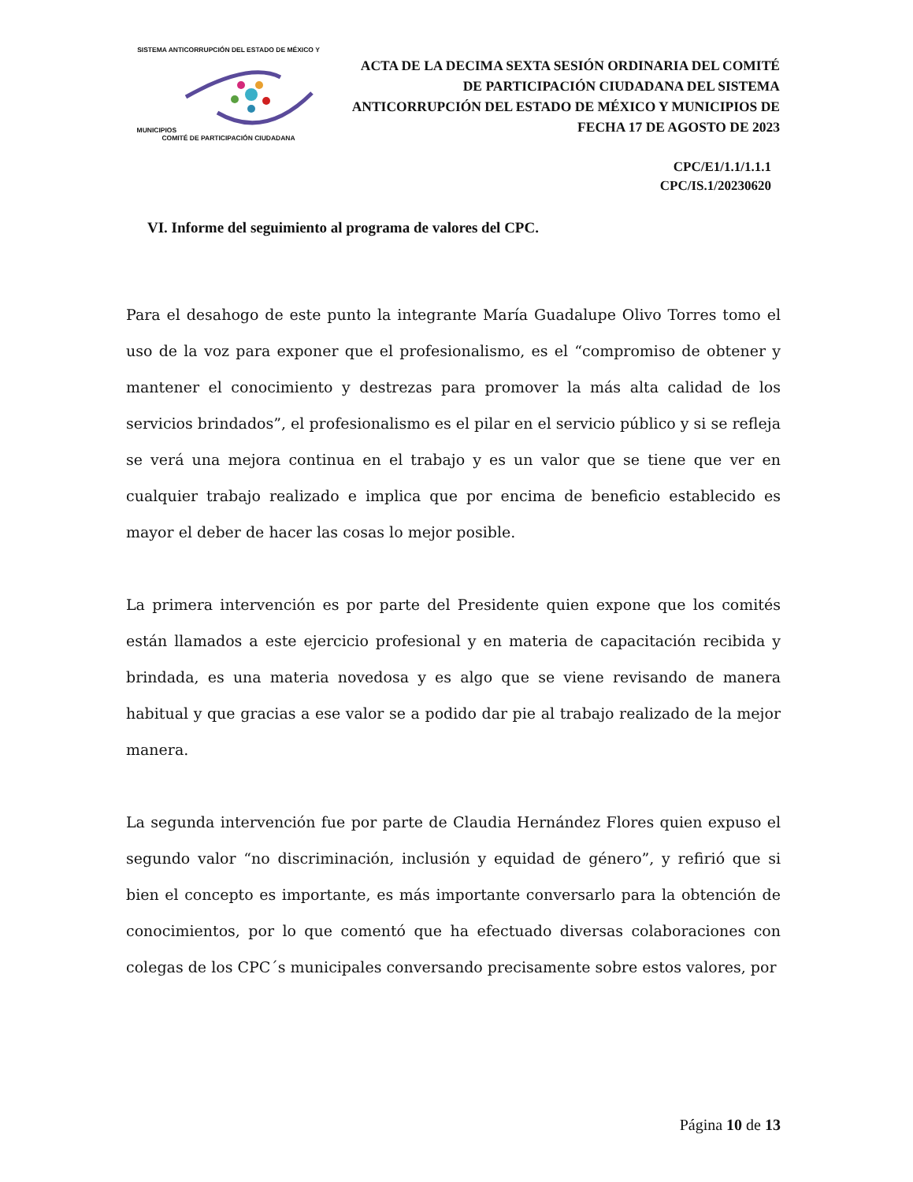SISTEMA ANTICORRUPCIÓN DEL ESTADO DE MÉXICO Y MUNICIPIOS
COMITÉ DE PARTICIPACIÓN CIUDADANA
ACTA DE LA DECIMA SEXTA SESIÓN ORDINARIA DEL COMITÉ DE PARTICIPACIÓN CIUDADANA DEL SISTEMA ANTICORRUPCIÓN DEL ESTADO DE MÉXICO Y MUNICIPIOS DE FECHA 17 DE AGOSTO DE 2023
CPC/E1/1.1/1.1.1
CPC/IS.1/20230620
VI. Informe del seguimiento al programa de valores del CPC.
Para el desahogo de este punto la integrante María Guadalupe Olivo Torres tomo el uso de la voz para exponer que el profesionalismo, es el “compromiso de obtener y mantener el conocimiento y destrezas para promover la más alta calidad de los servicios brindados”, el profesionalismo es el pilar en el servicio público y si se refleja se verá una mejora continua en el trabajo y es un valor que se tiene que ver en cualquier trabajo realizado e implica que por encima de beneficio establecido es mayor el deber de hacer las cosas lo mejor posible.
La primera intervención es por parte del Presidente quien expone que los comités están llamados a este ejercicio profesional y en materia de capacitación recibida y brindada, es una materia novedosa y es algo que se viene revisando de manera habitual y que gracias a ese valor se a podido dar pie al trabajo realizado de la mejor manera.
La segunda intervención fue por parte de Claudia Hernández Flores quien expuso el segundo valor “no discriminación, inclusión y equidad de género”, y refirió que si bien el concepto es importante, es más importante conversarlo para la obtención de conocimientos, por lo que comentó que ha efectuado diversas colaboraciones con colegas de los CPC´s municipales conversando precisamente sobre estos valores, por
Página 10 de 13